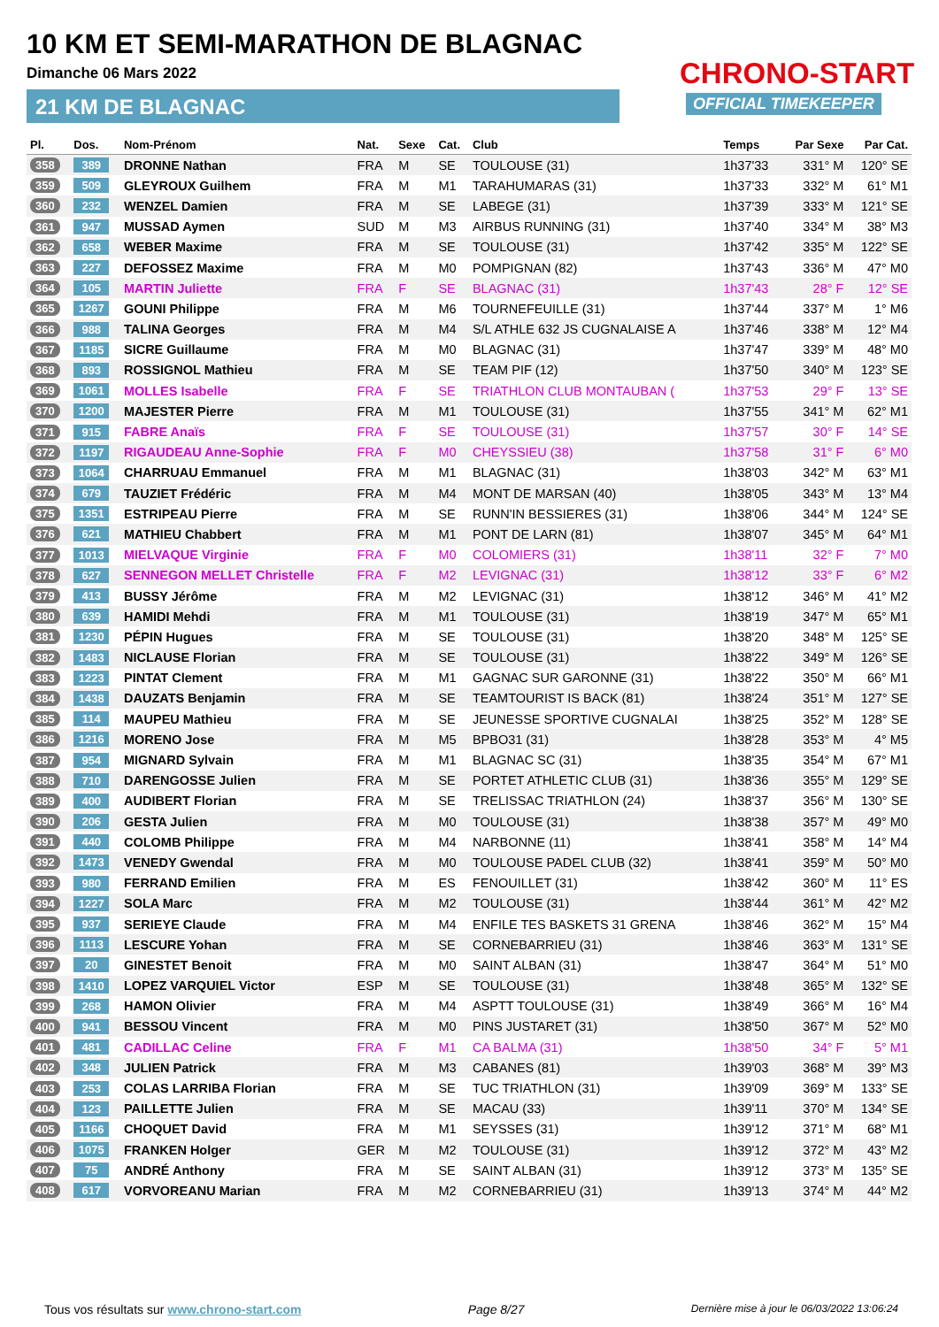10 KM ET SEMI-MARATHON DE BLAGNAC
Dimanche 06 Mars 2022
21 KM DE BLAGNAC
CHRONO-START
OFFICIAL TIMEKEEPER
| Pl. | Dos. | Nom-Prénom | Nat. | Sexe | Cat. | Club | Temps | Par Sexe | Par Cat. |
| --- | --- | --- | --- | --- | --- | --- | --- | --- | --- |
| 358 | 389 | DRONNE Nathan | FRA | M | SE | TOULOUSE (31) | 1h37'33 | 331° M | 120° SE |
| 359 | 509 | GLEYROUX Guilhem | FRA | M | M1 | TARAHUMARAS (31) | 1h37'33 | 332° M | 61° M1 |
| 360 | 232 | WENZEL Damien | FRA | M | SE | LABEGE (31) | 1h37'39 | 333° M | 121° SE |
| 361 | 947 | MUSSAD Aymen | SUD | M | M3 | AIRBUS RUNNING (31) | 1h37'40 | 334° M | 38° M3 |
| 362 | 658 | WEBER Maxime | FRA | M | SE | TOULOUSE (31) | 1h37'42 | 335° M | 122° SE |
| 363 | 227 | DEFOSSEZ Maxime | FRA | M | M0 | POMPIGNAN (82) | 1h37'43 | 336° M | 47° M0 |
| 364 | 105 | MARTIN Juliette | FRA | F | SE | BLAGNAC (31) | 1h37'43 | 28° F | 12° SE |
| 365 | 1267 | GOUNI Philippe | FRA | M | M6 | TOURNEFEUILLE (31) | 1h37'44 | 337° M | 1° M6 |
| 366 | 988 | TALINA Georges | FRA | M | M4 | S/L ATHLE 632 JS CUGNALAISE A | 1h37'46 | 338° M | 12° M4 |
| 367 | 1185 | SICRE Guillaume | FRA | M | M0 | BLAGNAC (31) | 1h37'47 | 339° M | 48° M0 |
| 368 | 893 | ROSSIGNOL Mathieu | FRA | M | SE | TEAM PIF (12) | 1h37'50 | 340° M | 123° SE |
| 369 | 1061 | MOLLES Isabelle | FRA | F | SE | TRIATHLON CLUB MONTAUBAN ( | 1h37'53 | 29° F | 13° SE |
| 370 | 1200 | MAJESTER Pierre | FRA | M | M1 | TOULOUSE (31) | 1h37'55 | 341° M | 62° M1 |
| 371 | 915 | FABRE Anaïs | FRA | F | SE | TOULOUSE (31) | 1h37'57 | 30° F | 14° SE |
| 372 | 1197 | RIGAUDEAU Anne-Sophie | FRA | F | M0 | CHEYSSIEU (38) | 1h37'58 | 31° F | 6° M0 |
| 373 | 1064 | CHARRUAU Emmanuel | FRA | M | M1 | BLAGNAC (31) | 1h38'03 | 342° M | 63° M1 |
| 374 | 679 | TAUZIET Frédéric | FRA | M | M4 | MONT DE MARSAN (40) | 1h38'05 | 343° M | 13° M4 |
| 375 | 1351 | ESTRIPEAU Pierre | FRA | M | SE | RUNN'IN BESSIERES (31) | 1h38'06 | 344° M | 124° SE |
| 376 | 621 | MATHIEU Chabbert | FRA | M | M1 | PONT DE LARN (81) | 1h38'07 | 345° M | 64° M1 |
| 377 | 1013 | MIELVAQUE Virginie | FRA | F | M0 | COLOMIERS (31) | 1h38'11 | 32° F | 7° M0 |
| 378 | 627 | SENNEGON MELLET Christelle | FRA | F | M2 | LEVIGNAC (31) | 1h38'12 | 33° F | 6° M2 |
| 379 | 413 | BUSSY Jérôme | FRA | M | M2 | LEVIGNAC (31) | 1h38'12 | 346° M | 41° M2 |
| 380 | 639 | HAMIDI Mehdi | FRA | M | M1 | TOULOUSE (31) | 1h38'19 | 347° M | 65° M1 |
| 381 | 1230 | PÉPIN Hugues | FRA | M | SE | TOULOUSE (31) | 1h38'20 | 348° M | 125° SE |
| 382 | 1483 | NICLAUSE Florian | FRA | M | SE | TOULOUSE (31) | 1h38'22 | 349° M | 126° SE |
| 383 | 1223 | PINTAT Clement | FRA | M | M1 | GAGNAC SUR GARONNE (31) | 1h38'22 | 350° M | 66° M1 |
| 384 | 1438 | DAUZATS Benjamin | FRA | M | SE | TEAMTOURIST IS BACK (81) | 1h38'24 | 351° M | 127° SE |
| 385 | 114 | MAUPEU Mathieu | FRA | M | SE | JEUNESSE SPORTIVE CUGNALAI | 1h38'25 | 352° M | 128° SE |
| 386 | 1216 | MORENO Jose | FRA | M | M5 | BPBO31 (31) | 1h38'28 | 353° M | 4° M5 |
| 387 | 954 | MIGNARD Sylvain | FRA | M | M1 | BLAGNAC SC (31) | 1h38'35 | 354° M | 67° M1 |
| 388 | 710 | DARENGOSSE Julien | FRA | M | SE | PORTET ATHLETIC CLUB (31) | 1h38'36 | 355° M | 129° SE |
| 389 | 400 | AUDIBERT Florian | FRA | M | SE | TRELISSAC TRIATHLON (24) | 1h38'37 | 356° M | 130° SE |
| 390 | 206 | GESTA Julien | FRA | M | M0 | TOULOUSE (31) | 1h38'38 | 357° M | 49° M0 |
| 391 | 440 | COLOMB Philippe | FRA | M | M4 | NARBONNE (11) | 1h38'41 | 358° M | 14° M4 |
| 392 | 1473 | VENEDY Gwendal | FRA | M | M0 | TOULOUSE PADEL CLUB (32) | 1h38'41 | 359° M | 50° M0 |
| 393 | 980 | FERRAND Emilien | FRA | M | ES | FENOUILLET (31) | 1h38'42 | 360° M | 11° ES |
| 394 | 1227 | SOLA Marc | FRA | M | M2 | TOULOUSE (31) | 1h38'44 | 361° M | 42° M2 |
| 395 | 937 | SERIEYE Claude | FRA | M | M4 | ENFILE TES BASKETS 31 GRENA | 1h38'46 | 362° M | 15° M4 |
| 396 | 1113 | LESCURE Yohan | FRA | M | SE | CORNEBARRIEU (31) | 1h38'46 | 363° M | 131° SE |
| 397 | 20 | GINESTET Benoit | FRA | M | M0 | SAINT ALBAN (31) | 1h38'47 | 364° M | 51° M0 |
| 398 | 1410 | LOPEZ VARQUIEL Victor | ESP | M | SE | TOULOUSE (31) | 1h38'48 | 365° M | 132° SE |
| 399 | 268 | HAMON Olivier | FRA | M | M4 | ASPTT TOULOUSE (31) | 1h38'49 | 366° M | 16° M4 |
| 400 | 941 | BESSOU Vincent | FRA | M | M0 | PINS JUSTARET (31) | 1h38'50 | 367° M | 52° M0 |
| 401 | 481 | CADILLAC Celine | FRA | F | M1 | CA BALMA (31) | 1h38'50 | 34° F | 5° M1 |
| 402 | 348 | JULIEN Patrick | FRA | M | M3 | CABANES (81) | 1h39'03 | 368° M | 39° M3 |
| 403 | 253 | COLAS LARRIBA Florian | FRA | M | SE | TUC TRIATHLON (31) | 1h39'09 | 369° M | 133° SE |
| 404 | 123 | PAILLETTE Julien | FRA | M | SE | MACAU (33) | 1h39'11 | 370° M | 134° SE |
| 405 | 1166 | CHOQUET David | FRA | M | M1 | SEYSSES (31) | 1h39'12 | 371° M | 68° M1 |
| 406 | 1075 | FRANKEN Holger | GER | M | M2 | TOULOUSE (31) | 1h39'12 | 372° M | 43° M2 |
| 407 | 75 | ANDRÉ Anthony | FRA | M | SE | SAINT ALBAN (31) | 1h39'12 | 373° M | 135° SE |
| 408 | 617 | VORVOREANU Marian | FRA | M | M2 | CORNEBARRIEU (31) | 1h39'13 | 374° M | 44° M2 |
Tous vos résultats sur www.chrono-start.com Page 8/27 Dernière mise à jour le 06/03/2022 13:06:24